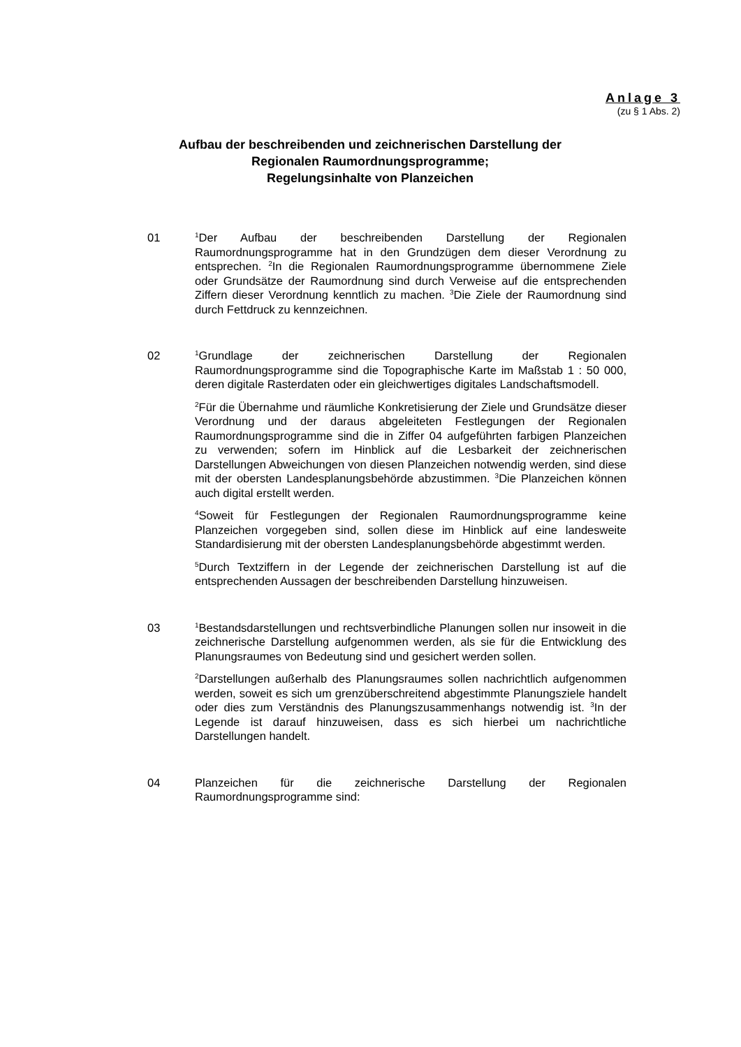Anlage 3
(zu § 1 Abs. 2)
Aufbau der beschreibenden und zeichnerischen Darstellung der
Regionalen Raumordnungsprogramme;
Regelungsinhalte von Planzeichen
01
<sup>1</sup> Der Aufbau der beschreibenden Darstellung der Regionalen Raumordnungsprogramme hat in den Grundzügen dem dieser Verordnung zu entsprechen. <sup>2</sup>In die Regionalen Raumordnungsprogramme übernommene Ziele oder Grundsätze der Raumordnung sind durch Verweise auf die entsprechenden Ziffern dieser Verordnung kenntlich zu machen. <sup>3</sup>Die Ziele der Raumordnung sind durch Fettdruck zu kennzeichnen.
02
<sup>1</sup> Grundlage der zeichnerischen Darstellung der Regionalen Raumordnungsprogramme sind die Topographische Karte im Maßstab 1 : 50 000, deren digitale Rasterdaten oder ein gleichwertiges digitales Landschaftsmodell.
<sup>2</sup> Für die Übernahme und räumliche Konkretisierung der Ziele und Grundsätze dieser Verordnung und der daraus abgeleiteten Festlegungen der Regionalen Raumordnungsprogramme sind die in Ziffer 04 aufgeführten farbigen Planzeichen zu verwenden; sofern im Hinblick auf die Lesbarkeit der zeichnerischen Darstellungen Abweichungen von diesen Planzeichen notwendig werden, sind diese mit der obersten Landesplanungsbehörde abzustimmen. <sup>3</sup>Die Planzeichen können auch digital erstellt werden.
<sup>4</sup> Soweit für Festlegungen der Regionalen Raumordnungsprogramme keine Planzeichen vorgegeben sind, sollen diese im Hinblick auf eine landesweite Standardisierung mit der obersten Landesplanungsbehörde abgestimmt werden.
<sup>5</sup> Durch Textziffern in der Legende der zeichnerischen Darstellung ist auf die entsprechenden Aussagen der beschreibenden Darstellung hinzuweisen.
03
<sup>1</sup> Bestandsdarstellungen und rechtsverbindliche Planungen sollen nur insoweit in die zeichnerische Darstellung aufgenommen werden, als sie für die Entwicklung des Planungsraumes von Bedeutung sind und gesichert werden sollen.
<sup>2</sup> Darstellungen außerhalb des Planungsraumes sollen nachrichtlich aufgenommen werden, soweit es sich um grenzüberschreitend abgestimmte Planungsziele handelt oder dies zum Verständnis des Planungszusammenhangs notwendig ist. <sup>3</sup>In der Legende ist darauf hinzuweisen, dass es sich hierbei um nachrichtliche Darstellungen handelt.
04 Planzeichen für die zeichnerische Darstellung der Regionalen Raumordnungsprogramme sind: